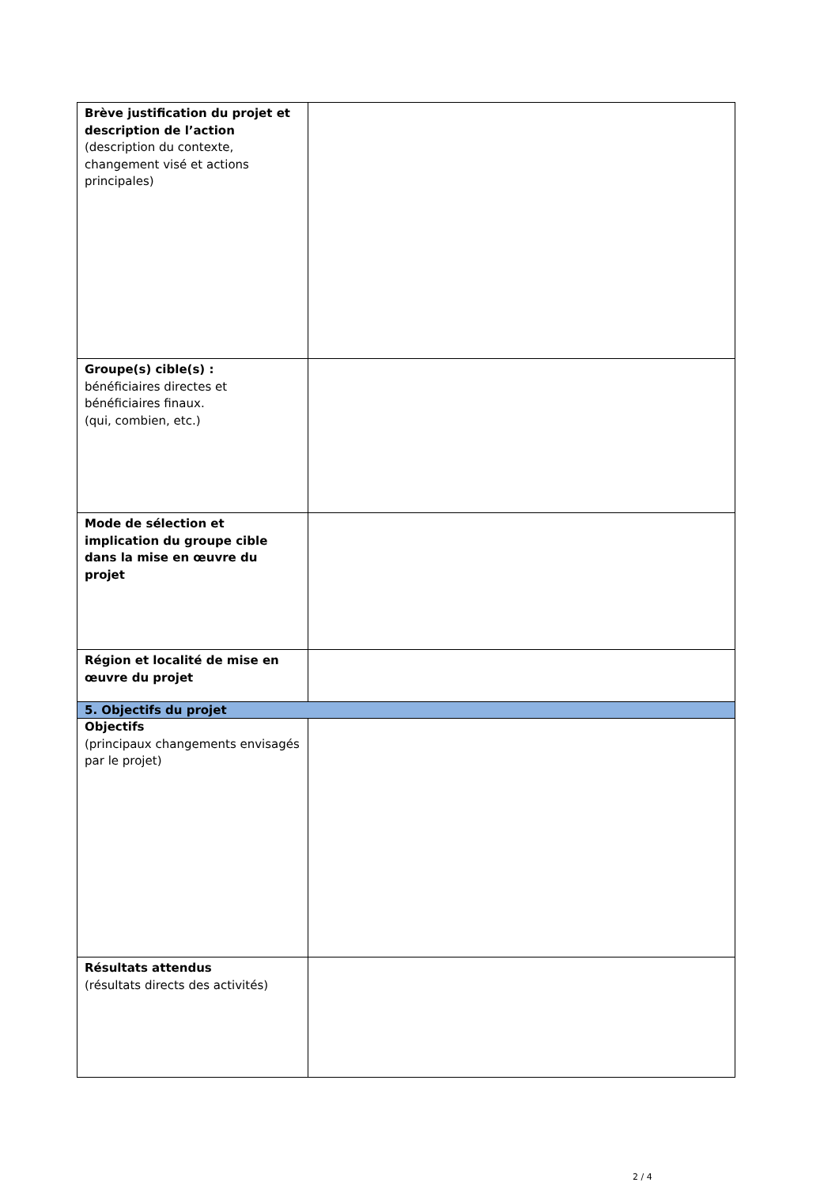| Brève justification du projet et description de l’action (description du contexte, changement visé et actions principales) | |
| Groupe(s) cible(s) : bénéficiaires directes et bénéficiaires finaux. (qui, combien, etc.) | |
| Mode de sélection et implication du groupe cible dans la mise en œuvre du projet | |
| Région et localité de mise en œuvre du projet | |
| 5. Objectifs du projet | |
| Objectifs (principaux changements envisagés par le projet) | |
| Résultats attendus (résultats directs des activités) | |
2 / 4